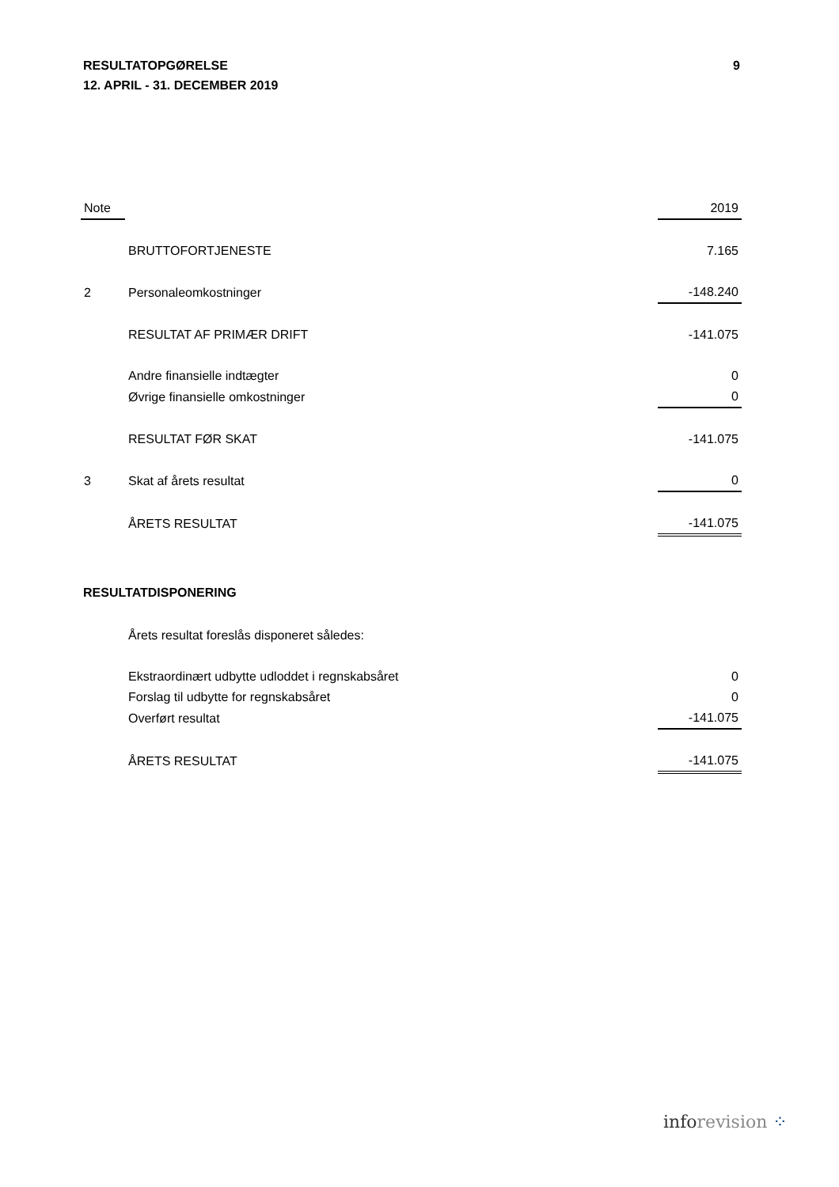RESULTATOPGØRELSE
12. APRIL - 31. DECEMBER 2019
9
| Note | | 2019 |
| --- | --- | --- |
| | BRUTTOFORTJENESTE | 7.165 |
| 2 | Personaleomkostninger | -148.240 |
| | RESULTAT AF PRIMÆR DRIFT | -141.075 |
| | Andre finansielle indtægter | 0 |
| | Øvrige finansielle omkostninger | 0 |
| | RESULTAT FØR SKAT | -141.075 |
| 3 | Skat af årets resultat | 0 |
| | ÅRETS RESULTAT | -141.075 |
RESULTATDISPONERING
| | Årets resultat foreslås disponeret således: | |
| | Ekstraordinært udbytte udloddet i regnskabsåret | 0 |
| | Forslag til udbytte for regnskabsåret | 0 |
| | Overført resultat | -141.075 |
| | ÅRETS RESULTAT | -141.075 |
inforevision ⁘